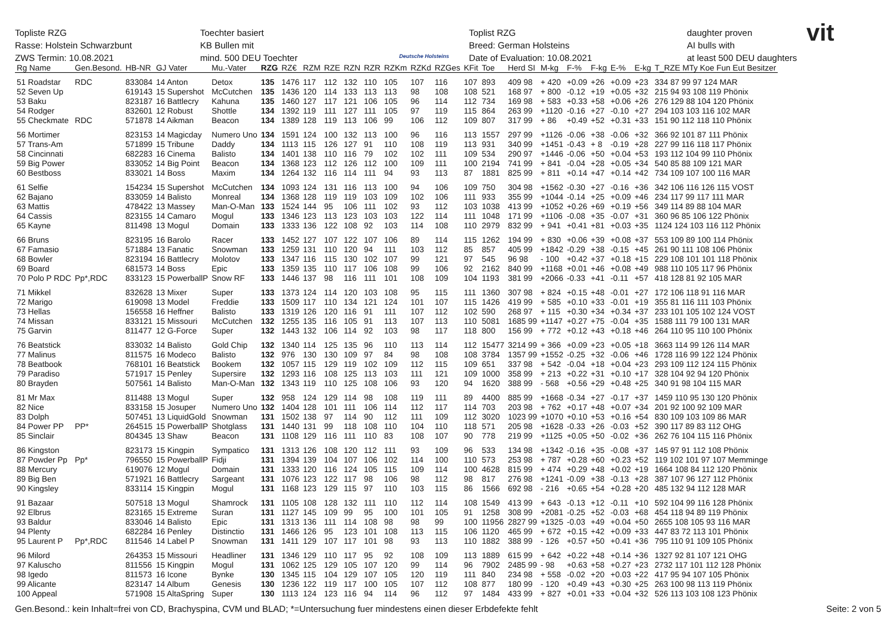Topliste RZG
Rasse: Holstein Schwarzbunt
ZWS Termin: 10.08.2021
Toechter basiert
KB Bullen mit
mind. 500 DEU Toechter
Deutsche Holsteins
Toplist RZG
Breed: German Holsteins
Date of Evaluation: 10.08.2021
daughter proven
AI bulls with
at least 500 DEU daughters
vit
| Rg Name | Gen.Besond. | HB-NR | GJ Vater | Mu.-Vater | RZG | RZ€ | RZM | RZE | RZN | RZR | RZKm | RZKd | RZGes | KFit | Toe | Herd SI | M-kg | F-% | F-kg | E-% | E-kg | T_RZE MTy Koe Fun Eut Besitzer |
| --- | --- | --- | --- | --- | --- | --- | --- | --- | --- | --- | --- | --- | --- | --- | --- | --- | --- | --- | --- | --- | --- | --- |
| 51 Roadstar | RDC | 833084 | 14 Anton | Detox | 135 | 1476 | 117 | 112 | 132 | 110 | 105 | 107 | 116 | 107 | 893 | 409 98 | + 420 | +0.09 | +26 | +0.09 | +23 | 334 87 99 97 124 MAR |
| 52 Seven Up | | 619143 | 15 Supershot | McCutchen | 135 | 1436 | 120 | 114 | 133 | 113 | 113 | 98 | 108 | 108 | 521 | 168 97 | + 800 | -0.12 | +19 | +0.05 | +32 | 215 94 93 108 119 Phönix |
| 53 Baku | | 823187 | 16 Battlecry | Kahuna | 135 | 1460 | 127 | 117 | 121 | 106 | 105 | 96 | 114 | 112 | 734 | 169 98 | + 583 | +0.33 | +58 | +0.06 | +26 | 276 129 88 104 120 Phönix |
| 54 Rodger | | 832601 | 12 Robust | Shottle | 134 | 1392 | 119 | 111 | 127 | 111 | 105 | 97 | 119 | 115 | 864 | 263 99 | +1120 | -0.16 | +27 | -0.10 | +27 | 294 103 103 116 102 MAR |
| 55 Checkmate | RDC | 571878 | 14 Aikman | Beacon | 134 | 1389 | 128 | 119 | 113 | 106 | 99 | 106 | 112 | 109 | 807 | 317 99 | + 86 | +0.49 | +52 | +0.31 | +33 | 151 90 112 118 110 Phönix |
| 56 Mortimer | | 823153 | 14 Magicday | Numero Uno | 134 | 1591 | 124 | 100 | 132 | 113 | 100 | 96 | 116 | 113 | 1557 | 297 99 | +1126 | -0.06 | +38 | -0.06 | +32 | 366 92 101 87 111 Phönix |
| 57 Trans-Am | | 571899 | 15 Tribune | Daddy | 134 | 1113 | 115 | 126 | 127 | 91 | 110 | 108 | 119 | 113 | 931 | 340 99 | +1451 | -0.43 | + 8 | -0.19 | +28 | 227 99 116 118 117 Phönix |
| 58 Cincinnati | | 682283 | 16 Cinema | Balisto | 134 | 1401 | 138 | 110 | 116 | 79 | 102 | 102 | 111 | 109 | 534 | 290 97 | +1446 | -0.06 | +50 | +0.04 | +53 | 193 112 104 99 110 Phönix |
| 59 Big Power | | 833052 | 14 Big Point | Beacon | 134 | 1368 | 123 | 112 | 126 | 112 | 100 | 109 | 111 | 100 | 2194 | 741 99 | + 841 | -0.04 | +28 | +0.05 | +34 | 540 85 88 109 121 MAR |
| 60 Bestboss | | 833021 | 14 Boss | Maxim | 134 | 1264 | 132 | 116 | 114 | 111 | 94 | 93 | 113 | 87 | 1881 | 825 99 | + 811 | +0.14 | +47 | +0.14 | +42 | 734 109 107 100 116 MAR |
| 61 Selfie | | 154234 | 15 Supershot | McCutchen | 134 | 1093 | 124 | 131 | 116 | 113 | 100 | 94 | 106 | 109 | 750 | 304 98 | +1562 | -0.30 | +27 | -0.16 | +36 | 342 106 116 126 115 VOST |
| 62 Bajano | | 833059 | 14 Balisto | Monreal | 134 | 1368 | 128 | 119 | 119 | 103 | 109 | 102 | 106 | 111 | 933 | 355 99 | +1044 | -0.14 | +25 | +0.09 | +46 | 234 117 99 117 111 MAR |
| 63 Mattis | | 478422 | 13 Massey | Man-O-Man | 133 | 1524 | 144 | 95 | 106 | 111 | 102 | 93 | 112 | 103 | 1038 | 413 99 | +1052 | +0.26 | +69 | +0.19 | +56 | 349 114 89 88 104 MAR |
| 64 Cassis | | 823155 | 14 Camaro | Mogul | 133 | 1346 | 123 | 113 | 123 | 103 | 103 | 122 | 114 | 111 | 1048 | 171 99 | +1106 | -0.08 | +35 | -0.07 | +31 | 360 96 85 106 122 Phönix |
| 65 Kayne | | 811498 | 13 Mogul | Domain | 133 | 1333 | 136 | 122 | 108 | 92 | 103 | 114 | 108 | 110 | 2979 | 832 99 | + 941 | +0.41 | +81 | +0.03 | +35 | 1124 124 103 116 112 Phönix |
| 66 Bruns | | 823195 | 16 Barolo | Racer | 133 | 1452 | 127 | 107 | 122 | 107 | 106 | 89 | 114 | 115 | 1262 | 194 99 | + 830 | +0.06 | +39 | +0.08 | +37 | 553 109 89 100 114 Phönix |
| 67 Famasio | | 571884 | 13 Fanatic | Snowman | 133 | 1259 | 131 | 110 | 120 | 94 | 111 | 103 | 112 | 85 | 857 | 405 99 | +1842 | -0.29 | +38 | -0.15 | +45 | 261 90 111 108 106 Phönix |
| 68 Bowler | | 823194 | 16 Battlecry | Molotov | 133 | 1347 | 116 | 115 | 130 | 102 | 107 | 99 | 121 | 97 | 545 | 96 98 | - 100 | +0.42 | +37 | +0.18 | +15 | 229 108 101 101 118 Phönix |
| 69 Board | | 681573 | 14 Boss | Epic | 133 | 1359 | 135 | 110 | 117 | 106 | 108 | 99 | 106 | 92 | 2162 | 840 99 | +1168 | +0.01 | +46 | +0.08 | +49 | 988 110 105 117 96 Phönix |
| 70 Polo P RDC | Pp*,RDC | 833123 | 15 PowerballP | Snow RF | 133 | 1446 | 137 | 98 | 116 | 111 | 101 | 108 | 109 | 104 | 1193 | 381 99 | +2066 | -0.33 | +41 | -0.11 | +57 | 418 128 81 92 105 MAR |
| 71 Mikkel | | 832628 | 13 Mixer | Super | 133 | 1373 | 124 | 114 | 120 | 103 | 108 | 95 | 115 | 111 | 1360 | 307 98 | + 824 | +0.15 | +48 | -0.01 | +27 | 172 106 118 91 116 MAR |
| 72 Marigo | | 619098 | 13 Model | Freddie | 133 | 1509 | 117 | 110 | 134 | 121 | 124 | 101 | 107 | 115 | 1426 | 419 99 | + 585 | +0.10 | +33 | -0.01 | +19 | 355 81 116 111 103 Phönix |
| 73 Hellas | | 156558 | 16 Heffner | Balisto | 133 | 1319 | 126 | 120 | 116 | 91 | 111 | 107 | 112 | 102 | 590 | 268 97 | + 115 | +0.30 | +34 | +0.34 | +37 | 233 101 105 102 124 VOST |
| 74 Missan | | 833121 | 15 Missouri | McCutchen | 132 | 1255 | 135 | 116 | 105 | 91 | 113 | 107 | 113 | 110 | 5081 | 1685 99 | +1147 | +0.27 | +75 | -0.04 | +35 | 1588 111 79 100 131 MAR |
| 75 Garvin | | 811477 | 12 G-Force | Super | 132 | 1443 | 132 | 106 | 114 | 92 | 103 | 98 | 117 | 118 | 800 | 156 99 | + 772 | +0.12 | +43 | +0.18 | +46 | 264 110 95 110 100 Phönix |
| 76 Beatstick | | 833032 | 14 Balisto | Gold Chip | 132 | 1340 | 114 | 125 | 135 | 96 | 110 | 113 | 114 | 112 | 15477 | 3214 99 | + 366 | +0.09 | +23 | +0.05 | +18 | 3663 114 99 126 114 MAR |
| 77 Malinus | | 811575 | 16 Modeco | Balisto | 132 | 976 | 130 | 130 | 109 | 97 | 84 | 98 | 108 | 108 | 3784 | 1357 99 | +1552 | -0.25 | +32 | -0.06 | +46 | 1728 116 99 122 124 Phönix |
| 78 Beatbook | | 768101 | 16 Beatstick | Bookem | 132 | 1057 | 115 | 129 | 119 | 102 | 109 | 112 | 115 | 109 | 651 | 337 98 | + 542 | -0.04 | +18 | +0.04 | +23 | 293 109 112 124 115 Phönix |
| 79 Paradiso | | 571917 | 15 Penley | Supersire | 132 | 1293 | 116 | 108 | 125 | 113 | 103 | 111 | 121 | 109 | 1000 | 358 99 | + 213 | +0.22 | +31 | +0.10 | +17 | 328 104 92 94 120 Phönix |
| 80 Brayden | | 507561 | 14 Balisto | Man-O-Man | 132 | 1343 | 119 | 110 | 125 | 108 | 106 | 93 | 120 | 94 | 1620 | 388 99 | - 568 | +0.56 | +29 | +0.48 | +25 | 340 91 98 104 115 MAR |
| 81 Mr Max | | 811488 | 13 Mogul | Super | 132 | 958 | 124 | 129 | 114 | 98 | 108 | 119 | 111 | 89 | 4400 | 885 99 | +1668 | -0.34 | +27 | -0.17 | +37 | 1459 110 95 130 120 Phönix |
| 82 Nice | | 833158 | 15 Josuper | Numero Uno | 132 | 1404 | 128 | 101 | 111 | 106 | 114 | 112 | 117 | 114 | 703 | 203 98 | + 762 | +0.17 | +48 | +0.07 | +34 | 201 92 100 92 109 MAR |
| 83 Dolph | | 507451 | 13 LiquidGold | Snowman | 131 | 1502 | 138 | 97 | 114 | 90 | 112 | 111 | 109 | 112 | 3020 | 1023 99 | +1070 | +0.10 | +53 | +0.16 | +54 | 830 109 103 109 86 MAR |
| 84 Power PP | PP* | 264515 | 15 PowerballP | Shotglass | 131 | 1440 | 131 | 99 | 118 | 108 | 110 | 104 | 110 | 118 | 571 | 205 98 | +1628 | -0.33 | +26 | -0.03 | +52 | 390 117 89 83 112 OHG |
| 85 Sinclair | | 804345 | 13 Shaw | Beacon | 131 | 1108 | 129 | 116 | 111 | 110 | 83 | 108 | 107 | 90 | 778 | 219 99 | +1125 | +0.05 | +50 | -0.02 | +36 | 262 76 104 115 116 Phönix |
| 86 Kingston | | 823173 | 15 Kingpin | Sympatico | 131 | 1313 | 126 | 108 | 120 | 112 | 111 | 93 | 109 | 96 | 533 | 134 98 | +1342 | -0.16 | +35 | -0.08 | +37 | 145 97 91 112 108 Phönix |
| 87 Powder Pp | Pp* | 796550 | 15 PowerballP | Fidji | 131 | 1394 | 139 | 104 | 107 | 106 | 102 | 114 | 100 | 110 | 573 | 253 98 | + 787 | +0.28 | +60 | +0.23 | +52 | 119 102 101 97 107 Memminge |
| 88 Mercury | | 619076 | 12 Mogul | Domain | 131 | 1333 | 120 | 116 | 124 | 105 | 115 | 109 | 114 | 100 | 4628 | 815 99 | + 474 | +0.29 | +48 | +0.02 | +19 | 1664 108 84 112 120 Phönix |
| 89 Big Ben | | 571921 | 16 Battlecry | Sargeant | 131 | 1076 | 123 | 122 | 117 | 98 | 106 | 98 | 112 | 98 | 817 | 276 98 | +1241 | -0.09 | +38 | -0.13 | +28 | 387 107 96 127 112 Phönix |
| 90 Kingsley | | 833114 | 15 Kingpin | Mogul | 131 | 1168 | 123 | 129 | 115 | 97 | 110 | 103 | 115 | 86 | 1566 | 692 98 | - 216 | +0.65 | +54 | +0.28 | +20 | 485 132 94 112 128 MAR |
| 91 Bazaar | | 507518 | 13 Mogul | Shamrock | 131 | 1105 | 108 | 128 | 132 | 111 | 110 | 112 | 114 | 108 | 1549 | 413 99 | + 643 | -0.13 | +12 | -0.11 | +10 | 592 104 99 116 128 Phönix |
| 92 Elbrus | | 823165 | 15 Extreme | Suran | 131 | 1127 | 145 | 109 | 99 | 95 | 100 | 101 | 105 | 91 | 1258 | 308 99 | +2081 | -0.25 | +52 | -0.03 | +68 | 454 118 94 89 119 Phönix |
| 93 Baldur | | 833046 | 14 Balisto | Epic | 131 | 1313 | 136 | 111 | 114 | 108 | 98 | 98 | 99 | 100 | 11956 | 2827 99 | +1325 | -0.03 | +49 | +0.04 | +50 | 2655 108 105 93 116 MAR |
| 94 Plenty | | 682284 | 16 Penley | Distinctio | 131 | 1466 | 126 | 95 | 123 | 101 | 108 | 113 | 115 | 106 | 1120 | 465 99 | + 672 | +0.15 | +42 | +0.09 | +33 | 447 83 72 113 101 Phönix |
| 95 Laurent P | Pp*,RDC | 811546 | 14 Label P | Snowman | 131 | 1411 | 129 | 107 | 117 | 101 | 98 | 93 | 113 | 110 | 1882 | 388 99 | - 126 | +0.57 | +50 | +0.41 | +36 | 795 110 91 109 105 Phönix |
| 96 Milord | | 264353 | 15 Missouri | Headliner | 131 | 1346 | 129 | 110 | 117 | 95 | 92 | 108 | 109 | 113 | 1889 | 615 99 | + 642 | +0.22 | +48 | +0.14 | +36 | 1327 92 81 107 121 OHG |
| 97 Kaluscho | | 811556 | 15 Kingpin | Mogul | 131 | 1062 | 125 | 129 | 105 | 107 | 120 | 99 | 114 | 96 | 7902 | 2485 99 | - 98 | +0.63 | +58 | +0.27 | +23 | 2732 117 101 112 128 Phönix |
| 98 Igedo | | 811573 | 16 Icone | Bynke | 130 | 1345 | 115 | 104 | 129 | 107 | 105 | 120 | 119 | 111 | 840 | 234 98 | + 558 | -0.02 | +20 | +0.03 | +22 | 417 95 94 107 105 Phönix |
| 99 Alicante | | 823147 | 14 Album | Genesis | 130 | 1236 | 122 | 119 | 117 | 100 | 105 | 107 | 112 | 108 | 877 | 180 99 | - 120 | +0.49 | +43 | +0.30 | +25 | 263 100 98 113 119 Phönix |
| 100 Appeal | | 571908 | 15 AltaSpring | Super | 130 | 1113 | 124 | 123 | 116 | 94 | 114 | 96 | 112 | 97 | 1484 | 433 99 | + 827 | +0.01 | +33 | +0.04 | +32 | 526 113 103 108 123 Phönix |
Gen.Besond.: kein Inhalt=frei von CD, Brachyspina, CVM und BLAD; *=Untersuchung fuer mindestens einen dieser Erbdefekte fehlt Seite: 2 von 5